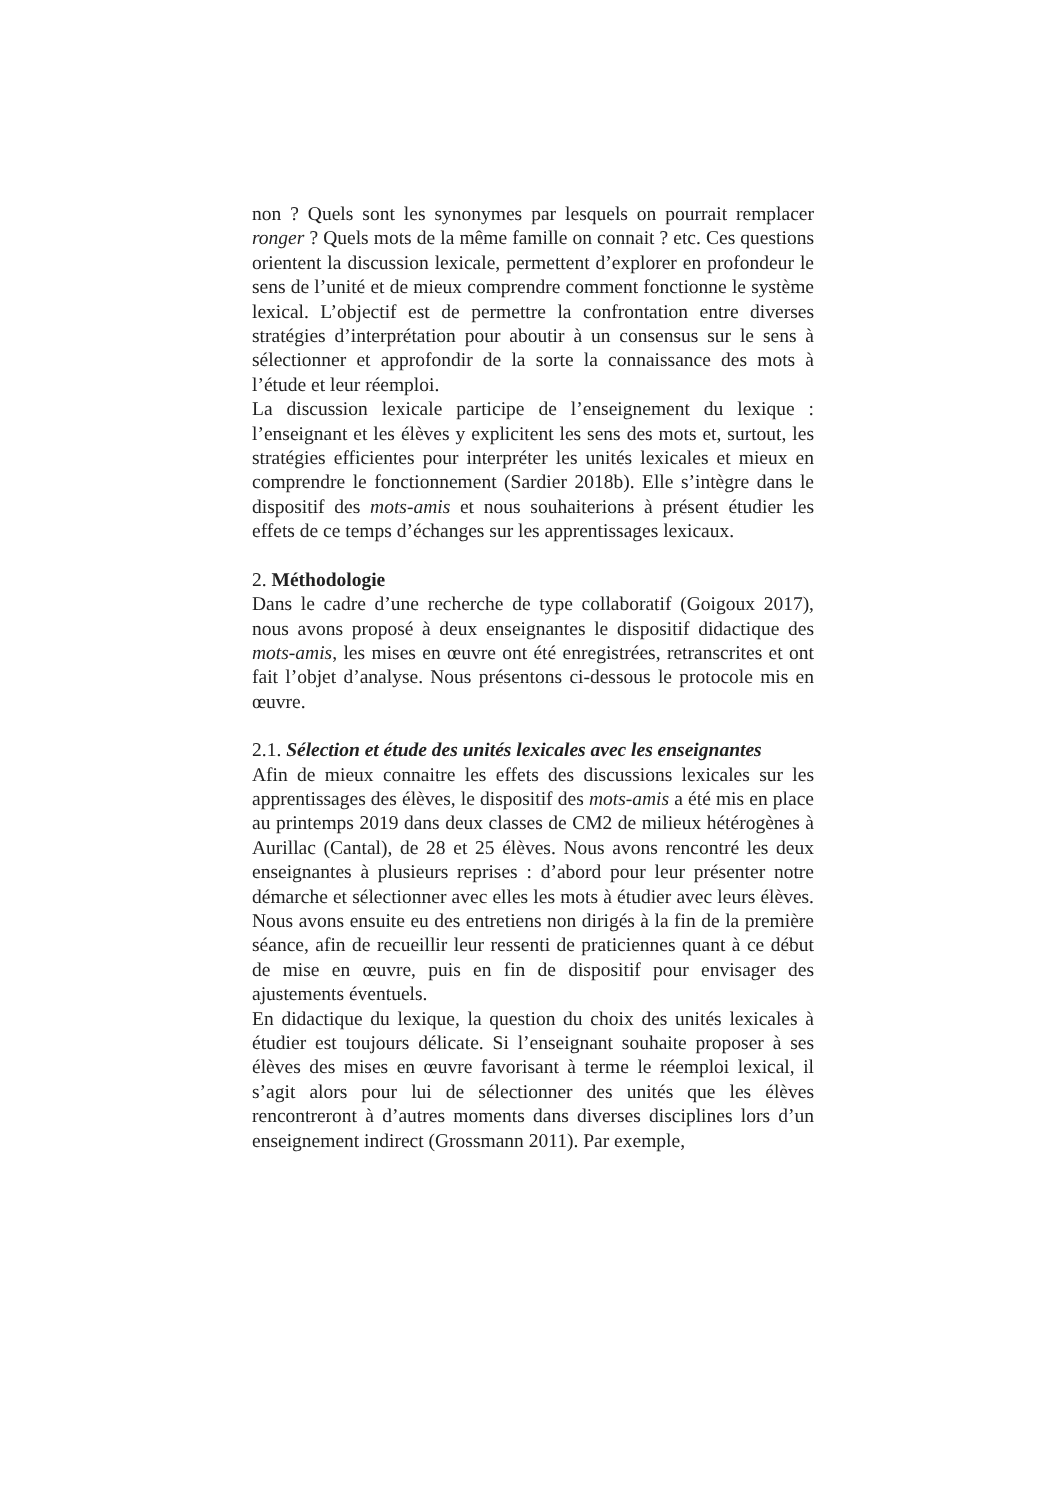non ? Quels sont les synonymes par lesquels on pourrait remplacer ronger ? Quels mots de la même famille on connait ? etc. Ces questions orientent la discussion lexicale, permettent d’explorer en profondeur le sens de l’unité et de mieux comprendre comment fonctionne le système lexical. L’objectif est de permettre la confrontation entre diverses stratégies d’interprétation pour aboutir à un consensus sur le sens à sélectionner et approfondir de la sorte la connaissance des mots à l’étude et leur réemploi.
La discussion lexicale participe de l’enseignement du lexique : l’enseignant et les élèves y explicitent les sens des mots et, surtout, les stratégies efficientes pour interpréter les unités lexicales et mieux en comprendre le fonctionnement (Sardier 2018b). Elle s’intègre dans le dispositif des mots-amis et nous souhaiterions à présent étudier les effets de ce temps d’échanges sur les apprentissages lexicaux.
2. Méthodologie
Dans le cadre d’une recherche de type collaboratif (Goigoux 2017), nous avons proposé à deux enseignantes le dispositif didactique des mots-amis, les mises en œuvre ont été enregistrées, retranscrites et ont fait l’objet d’analyse. Nous présentons ci-dessous le protocole mis en œuvre.
2.1. Sélection et étude des unités lexicales avec les enseignantes
Afin de mieux connaitre les effets des discussions lexicales sur les apprentissages des élèves, le dispositif des mots-amis a été mis en place au printemps 2019 dans deux classes de CM2 de milieux hétérogènes à Aurillac (Cantal), de 28 et 25 élèves. Nous avons rencontré les deux enseignantes à plusieurs reprises : d’abord pour leur présenter notre démarche et sélectionner avec elles les mots à étudier avec leurs élèves. Nous avons ensuite eu des entretiens non dirigés à la fin de la première séance, afin de recueillir leur ressenti de praticiennes quant à ce début de mise en œuvre, puis en fin de dispositif pour envisager des ajustements éventuels.
En didactique du lexique, la question du choix des unités lexicales à étudier est toujours délicate. Si l’enseignant souhaite proposer à ses élèves des mises en œuvre favorisant à terme le réemploi lexical, il s’agit alors pour lui de sélectionner des unités que les élèves rencontreront à d’autres moments dans diverses disciplines lors d’un enseignement indirect (Grossmann 2011). Par exemple,